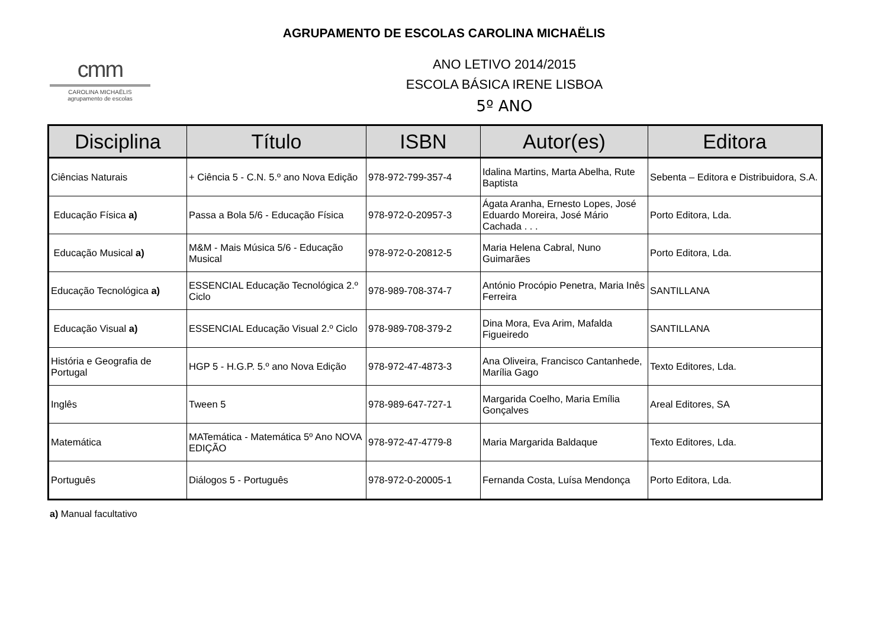AGRUPAMENTO DE ESCOLAS CAROLINA MICHAËLIS
cmm
CAROLINA MICHAËLIS
agrupamento de escolas
ANO LETIVO 2014/2015
ESCOLA BÁSICA IRENE LISBOA
5º ANO
| Disciplina | Título | ISBN | Autor(es) | Editora |
| --- | --- | --- | --- | --- |
| Ciências Naturais | + Ciência 5 - C.N. 5.º ano Nova Edição | 978-972-799-357-4 | Idalina Martins, Marta Abelha, Rute Baptista | Sebenta – Editora e Distribuidora, S.A. |
| Educação Física a) | Passa a Bola 5/6 - Educação Física | 978-972-0-20957-3 | Ágata Aranha, Ernesto Lopes, José Eduardo Moreira, José Mário Cachada . . . | Porto Editora, Lda. |
| Educação Musical a) | M&M - Mais Música 5/6 - Educação Musical | 978-972-0-20812-5 | Maria Helena Cabral, Nuno Guimarães | Porto Editora, Lda. |
| Educação Tecnológica a) | ESSENCIAL Educação Tecnológica 2.º Ciclo | 978-989-708-374-7 | António Procópio Penetra, Maria Inês Ferreira | SANTILLANA |
| Educação Visual a) | ESSENCIAL Educação Visual 2.º Ciclo | 978-989-708-379-2 | Dina Mora, Eva Arim, Mafalda Figueiredo | SANTILLANA |
| História e Geografia de Portugal | HGP 5 - H.G.P. 5.º ano Nova Edição | 978-972-47-4873-3 | Ana Oliveira, Francisco Cantanhede, Marília Gago | Texto Editores, Lda. |
| Inglês | Tween 5 | 978-989-647-727-1 | Margarida Coelho, Maria Emília Gonçalves | Areal Editores, SA |
| Matemática | MATemática - Matemática 5º Ano NOVA EDIÇÃO | 978-972-47-4779-8 | Maria Margarida Baldaque | Texto Editores, Lda. |
| Português | Diálogos 5 - Português | 978-972-0-20005-1 | Fernanda Costa, Luísa Mendonça | Porto Editora, Lda. |
a) Manual facultativo